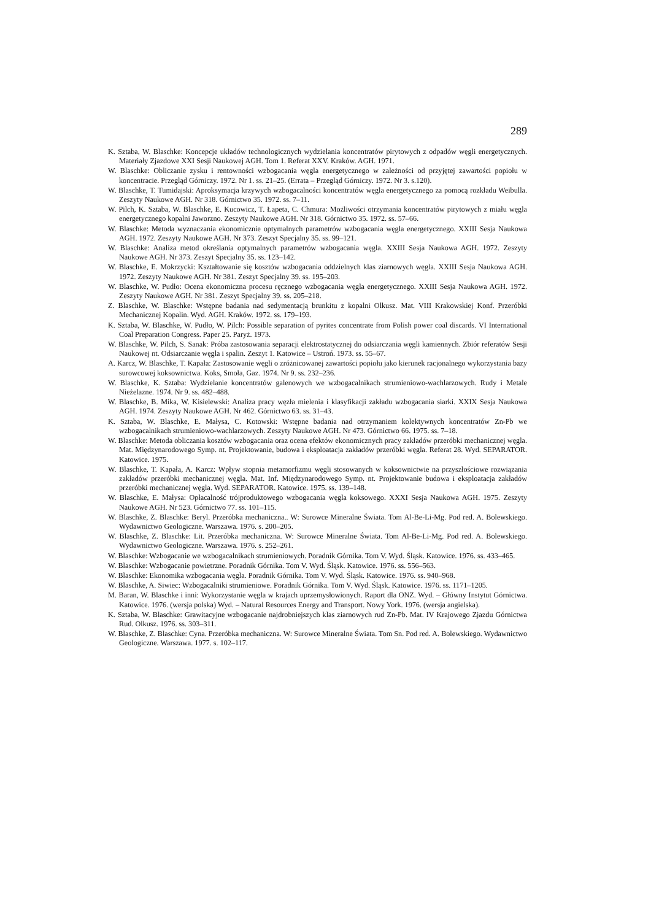289
K. Sztaba, W. Blaschke: Koncepcje układów technologicznych wydzielania koncentratów pirytowych z odpadów węgli energetycznych. Materiały Zjazdowe XXI Sesji Naukowej AGH. Tom 1. Referat XXV. Kraków. AGH. 1971.
W. Blaschke: Obliczanie zysku i rentowności wzbogacania węgla energetycznego w zależności od przyjętej zawartości popiołu w koncentracie. Przegląd Górniczy. 1972. Nr 1. ss. 21–25. (Errata – Przegląd Górniczy. 1972. Nr 3. s.120).
W. Blaschke, T. Tumidajski: Aproksymacja krzywych wzbogacalności koncentratów węgla energetycznego za pomocą rozkładu Weibulla. Zeszyty Naukowe AGH. Nr 318. Górnictwo 35. 1972. ss. 7–11.
W. Pilch, K. Sztaba, W. Blaschke, E. Kucowicz, T. Łapeta, C. Chmura: Możliwości otrzymania koncentratów pirytowych z miału węgla energetycznego kopalni Jaworzno. Zeszyty Naukowe AGH. Nr 318. Górnictwo 35. 1972. ss. 57–66.
W. Blaschke: Metoda wyznaczania ekonomicznie optymalnych parametrów wzbogacania węgla energetycznego. XXIII Sesja Naukowa AGH. 1972. Zeszyty Naukowe AGH. Nr 373. Zeszyt Specjalny 35. ss. 99–121.
W. Blaschke: Analiza metod określania optymalnych parametrów wzbogacania węgla. XXIII Sesja Naukowa AGH. 1972. Zeszyty Naukowe AGH. Nr 373. Zeszyt Specjalny 35. ss. 123–142.
W. Blaschke, E. Mokrzycki: Kształtowanie się kosztów wzbogacania oddzielnych klas ziarnowych węgla. XXIII Sesja Naukowa AGH. 1972. Zeszyty Naukowe AGH. Nr 381. Zeszyt Specjalny 39. ss. 195–203.
W. Blaschke, W. Pudło: Ocena ekonomiczna procesu ręcznego wzbogacania węgla energetycznego. XXIII Sesja Naukowa AGH. 1972. Zeszyty Naukowe AGH. Nr 381. Zeszyt Specjalny 39. ss. 205–218.
Z. Blaschke, W. Blaschke: Wstępne badania nad sedymentacją brunkitu z kopalni Olkusz. Mat. VIII Krakowskiej Konf. Przeróbki Mechanicznej Kopalin. Wyd. AGH. Kraków. 1972. ss. 179–193.
K. Sztaba, W. Blaschke, W. Pudło, W. Pilch: Possible separation of pyrites concentrate from Polish power coal discards. VI International Coal Preparation Congress. Paper 25. Paryż. 1973.
W. Blaschke, W. Pilch, S. Sanak: Próba zastosowania separacji elektrostatycznej do odsiarczania węgli kamiennych. Zbiór referatów Sesji Naukowej nt. Odsiarczanie węgla i spalin. Zeszyt 1. Katowice – Ustroń. 1973. ss. 55–67.
A. Karcz, W. Blaschke, T. Kapała: Zastosowanie węgli o zróżnicowanej zawartości popiołu jako kierunek racjonalnego wykorzystania bazy surowcowej koksownictwa. Koks, Smoła, Gaz. 1974. Nr 9. ss. 232–236.
W. Blaschke, K. Sztaba: Wydzielanie koncentratów galenowych we wzbogacalnikach strumieniowo-wachlarzowych. Rudy i Metale Nieżelazne. 1974. Nr 9. ss. 482–488.
W. Blaschke, B. Mika, W. Kisielewski: Analiza pracy węzła mielenia i klasyfikacji zakładu wzbogacania siarki. XXIX Sesja Naukowa AGH. 1974. Zeszyty Naukowe AGH. Nr 462. Górnictwo 63. ss. 31–43.
K. Sztaba, W. Blaschke, E. Małysa, C. Kotowski: Wstępne badania nad otrzymaniem kolektywnych koncentratów Zn-Pb we wzbogacalnikach strumieniowo-wachlarzowych. Zeszyty Naukowe AGH. Nr 473. Górnictwo 66. 1975. ss. 7–18.
W. Blaschke: Metoda obliczania kosztów wzbogacania oraz ocena efektów ekonomicznych pracy zakładów przeróbki mechanicznej węgla. Mat. Międzynarodowego Symp. nt. Projektowanie, budowa i eksploatacja zakładów przeróbki węgla. Referat 28. Wyd. SEPARATOR. Katowice. 1975.
W. Blaschke, T. Kapała, A. Karcz: Wpływ stopnia metamorfizmu węgli stosowanych w koksownictwie na przyszłościowe rozwiązania zakładów przeróbki mechanicznej węgla. Mat. Inf. Międzynarodowego Symp. nt. Projektowanie budowa i eksploatacja zakładów przeróbki mechanicznej węgla. Wyd. SEPARATOR. Katowice. 1975. ss. 139–148.
W. Blaschke, E. Małysa: Opłacalność trójproduktowego wzbogacania węgla koksowego. XXXI Sesja Naukowa AGH. 1975. Zeszyty Naukowe AGH. Nr 523. Górnictwo 77. ss. 101–115.
W. Blaschke, Z. Blaschke: Beryl. Przeróbka mechaniczna.. W: Surowce Mineralne Świata. Tom Al-Be-Li-Mg. Pod red. A. Bolewskiego. Wydawnictwo Geologiczne. Warszawa. 1976. s. 200–205.
W. Blaschke, Z. Blaschke: Lit. Przeróbka mechaniczna. W: Surowce Mineralne Świata. Tom Al-Be-Li-Mg. Pod red. A. Bolewskiego. Wydawnictwo Geologiczne. Warszawa. 1976. s. 252–261.
W. Blaschke: Wzbogacanie we wzbogacalnikach strumieniowych. Poradnik Górnika. Tom V. Wyd. Śląsk. Katowice. 1976. ss. 433–465.
W. Blaschke: Wzbogacanie powietrzne. Poradnik Górnika. Tom V. Wyd. Śląsk. Katowice. 1976. ss. 556–563.
W. Blaschke: Ekonomika wzbogacania węgla. Poradnik Górnika. Tom V. Wyd. Śląsk. Katowice. 1976. ss. 940–968.
W. Blaschke, A. Siwiec: Wzbogacalniki strumieniowe. Poradnik Górnika. Tom V. Wyd. Śląsk. Katowice. 1976. ss. 1171–1205.
M. Baran, W. Blaschke i inni: Wykorzystanie węgla w krajach uprzemysłowionych. Raport dla ONZ. Wyd. – Główny Instytut Górnictwa. Katowice. 1976. (wersja polska) Wyd. – Natural Resources Energy and Transport. Nowy York. 1976. (wersja angielska).
K. Sztaba, W. Blaschke: Grawitacyjne wzbogacanie najdrobniejszych klas ziarnowych rud Zn-Pb. Mat. IV Krajowego Zjazdu Górnictwa Rud. Olkusz. 1976. ss. 303–311.
W. Blaschke, Z. Blaschke: Cyna. Przeróbka mechaniczna. W: Surowce Mineralne Świata. Tom Sn. Pod red. A. Bolewskiego. Wydawnictwo Geologiczne. Warszawa. 1977. s. 102–117.